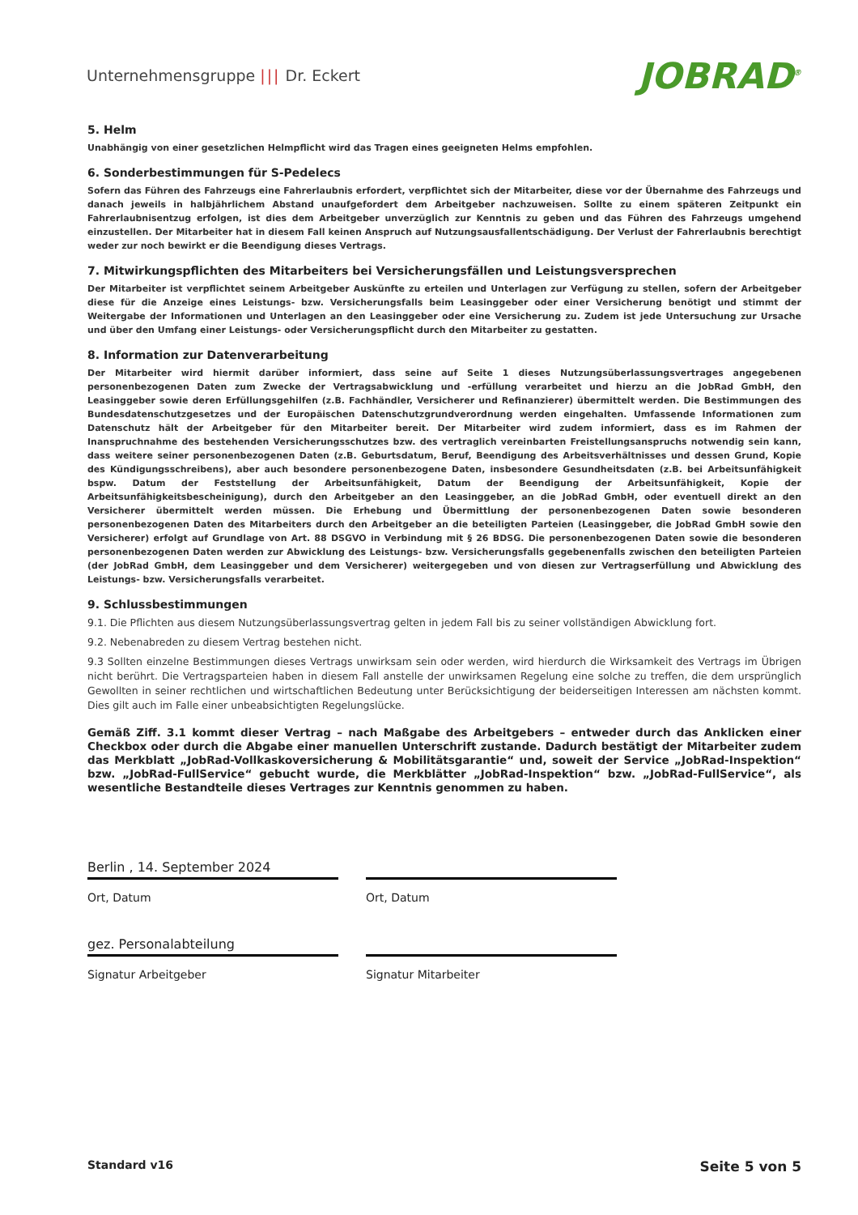Unternehmensgruppe ||| Dr. Eckert
JOBRAD<sup>®</sup>
5. Helm
Unabhängig von einer gesetzlichen Helmpflicht wird das Tragen eines geeigneten Helms empfohlen.
6. Sonderbestimmungen für S-Pedelecs
Sofern das Führen des Fahrzeugs eine Fahrerlaubnis erfordert, verpflichtet sich der Mitarbeiter, diese vor der Übernahme des Fahrzeugs und danach jeweils in halbjährlichem Abstand unaufgefordert dem Arbeitgeber nachzuweisen. Sollte zu einem späteren Zeitpunkt ein Fahrerlaubnisentzug erfolgen, ist dies dem Arbeitgeber unverzüglich zur Kenntnis zu geben und das Führen des Fahrzeugs umgehend einzustellen. Der Mitarbeiter hat in diesem Fall keinen Anspruch auf Nutzungsausfallentschädigung. Der Verlust der Fahrerlaubnis berechtigt weder zur noch bewirkt er die Beendigung dieses Vertrags.
7. Mitwirkungspflichten des Mitarbeiters bei Versicherungsfällen und Leistungsversprechen
Der Mitarbeiter ist verpflichtet seinem Arbeitgeber Auskünfte zu erteilen und Unterlagen zur Verfügung zu stellen, sofern der Arbeitgeber diese für die Anzeige eines Leistungs- bzw. Versicherungsfalls beim Leasinggeber oder einer Versicherung benötigt und stimmt der Weitergabe der Informationen und Unterlagen an den Leasinggeber oder eine Versicherung zu. Zudem ist jede Untersuchung zur Ursache und über den Umfang einer Leistungs- oder Versicherungspflicht durch den Mitarbeiter zu gestatten.
8. Information zur Datenverarbeitung
Der Mitarbeiter wird hiermit darüber informiert, dass seine auf Seite 1 dieses Nutzungsüberlassungsvertrages angegebenen personenbezogenen Daten zum Zwecke der Vertragsabwicklung und -erfüllung verarbeitet und hierzu an die JobRad GmbH, den Leasinggeber sowie deren Erfüllungsgehilfen (z.B. Fachhändler, Versicherer und Refinanzierer) übermittelt werden. Die Bestimmungen des Bundesdatenschutzgesetzes und der Europäischen Datenschutzgrundverordnung werden eingehalten. Umfassende Informationen zum Datenschutz hält der Arbeitgeber für den Mitarbeiter bereit. Der Mitarbeiter wird zudem informiert, dass es im Rahmen der Inanspruchnahme des bestehenden Versicherungsschutzes bzw. des vertraglich vereinbarten Freistellungsanspruchs notwendig sein kann, dass weitere seiner personenbezogenen Daten (z.B. Geburtsdatum, Beruf, Beendigung des Arbeitsverhältnisses und dessen Grund, Kopie des Kündigungsschreibens), aber auch besondere personenbezogene Daten, insbesondere Gesundheitsdaten (z.B. bei Arbeitsunfähigkeit bspw. Datum der Feststellung der Arbeitsunfähigkeit, Datum der Beendigung der Arbeitsunfähigkeit, Kopie der Arbeitsunfähigkeitsbescheinigung), durch den Arbeitgeber an den Leasinggeber, an die JobRad GmbH, oder eventuell direkt an den Versicherer übermittelt werden müssen. Die Erhebung und Übermittlung der personenbezogenen Daten sowie besonderen personenbezogenen Daten des Mitarbeiters durch den Arbeitgeber an die beteiligten Parteien (Leasinggeber, die JobRad GmbH sowie den Versicherer) erfolgt auf Grundlage von Art. 88 DSGVO in Verbindung mit § 26 BDSG. Die personenbezogenen Daten sowie die besonderen personenbezogenen Daten werden zur Abwicklung des Leistungs- bzw. Versicherungsfalls gegebenenfalls zwischen den beteiligten Parteien (der JobRad GmbH, dem Leasinggeber und dem Versicherer) weitergegeben und von diesen zur Vertragserfüllung und Abwicklung des Leistungs- bzw. Versicherungsfalls verarbeitet.
9. Schlussbestimmungen
9.1. Die Pflichten aus diesem Nutzungsüberlassungsvertrag gelten in jedem Fall bis zu seiner vollständigen Abwicklung fort.
9.2. Nebenabreden zu diesem Vertrag bestehen nicht.
9.3 Sollten einzelne Bestimmungen dieses Vertrags unwirksam sein oder werden, wird hierdurch die Wirksamkeit des Vertrags im Übrigen nicht berührt. Die Vertragsparteien haben in diesem Fall anstelle der unwirksamen Regelung eine solche zu treffen, die dem ursprünglich Gewollten in seiner rechtlichen und wirtschaftlichen Bedeutung unter Berücksichtigung der beiderseitigen Interessen am nächsten kommt. Dies gilt auch im Falle einer unbeabsichtigten Regelungslücke.
Gemäß Ziff. 3.1 kommt dieser Vertrag – nach Maßgabe des Arbeitgebers – entweder durch das Anklicken einer Checkbox oder durch die Abgabe einer manuellen Unterschrift zustande. Dadurch bestätigt der Mitarbeiter zudem das Merkblatt „JobRad-Vollkaskoversicherung & Mobilitätsgarantie“ und, soweit der Service „JobRad-Inspektion“ bzw. „JobRad-FullService“ gebucht wurde, die Merkblätter „JobRad-Inspektion“ bzw. „JobRad-FullService“, als wesentliche Bestandteile dieses Vertrages zur Kenntnis genommen zu haben.
Berlin , 14. September 2024
Ort, Datum
gez. Personalabteilung
Signatur Arbeitgeber
Ort, Datum
Signatur Mitarbeiter
Standard v16 Seite 5 von 5